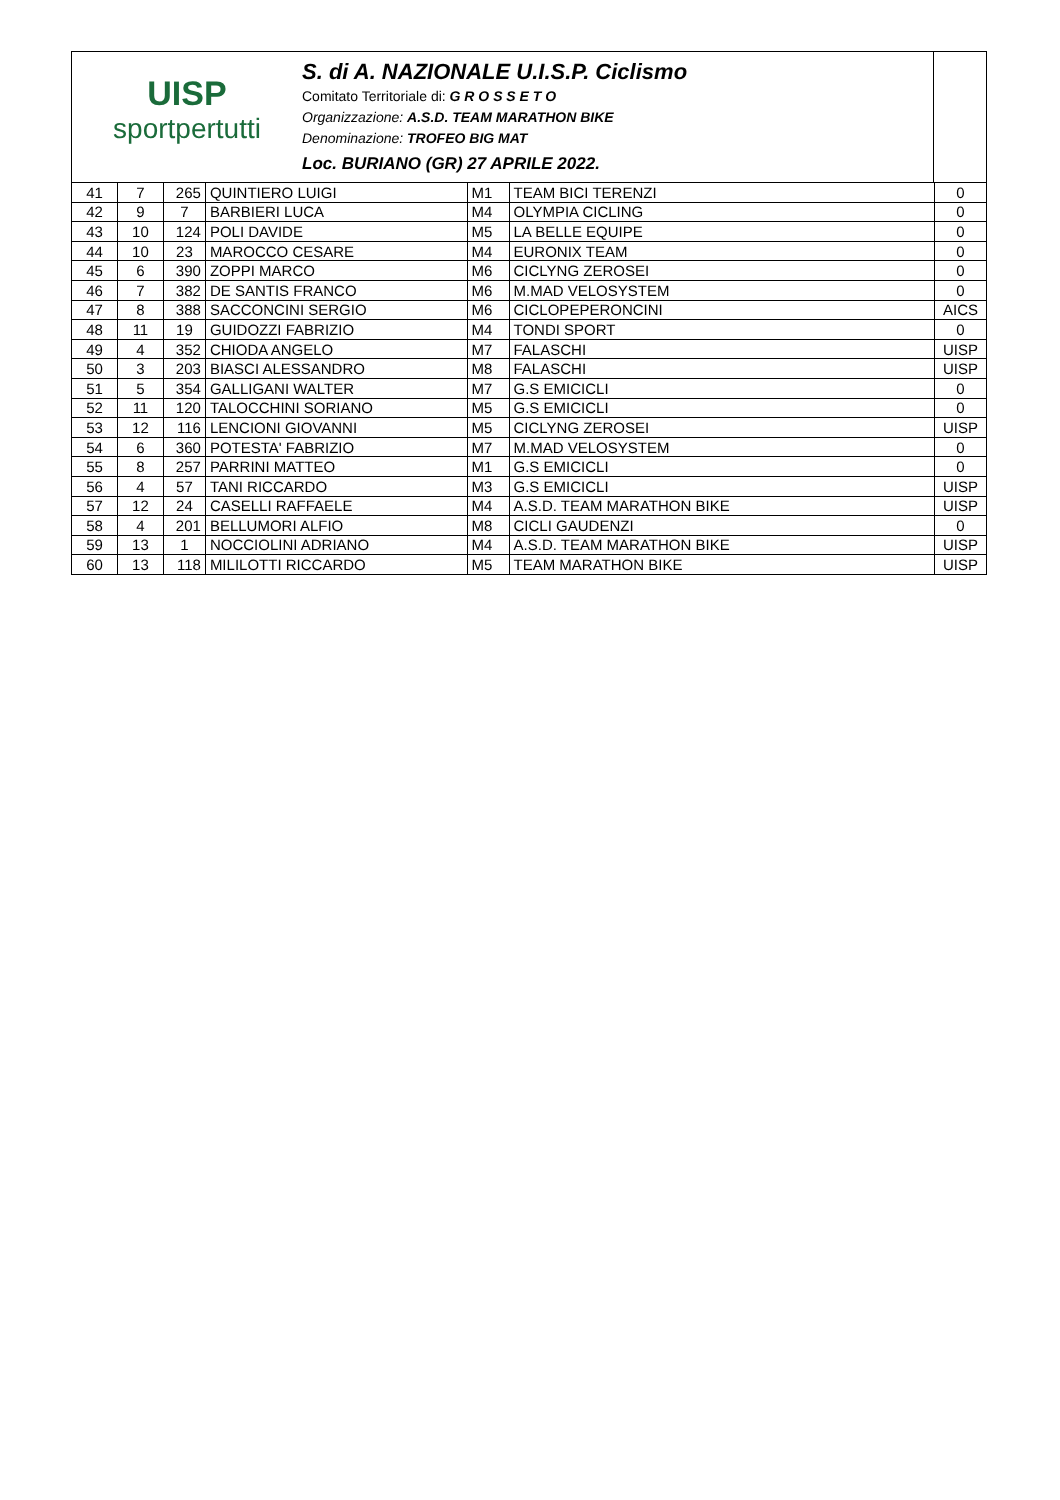UISP
sportpertutti
S. di A. NAZIONALE U.I.S.P. Ciclismo
Comitato Territoriale di: G R O S S E T O
Organizzazione: A.S.D. TEAM MARATHON BIKE
Denominazione: TROFEO BIG MAT
Loc. BURIANO (GR) 27 APRILE 2022.
| 41 | 7 | 265 | QUINTIERO LUIGI | M1 | TEAM BICI TERENZI | 0 |
| 42 | 9 | 7 | BARBIERI LUCA | M4 | OLYMPIA CICLING | 0 |
| 43 | 10 | 124 | POLI DAVIDE | M5 | LA BELLE EQUIPE | 0 |
| 44 | 10 | 23 | MAROCCO CESARE | M4 | EURONIX TEAM | 0 |
| 45 | 6 | 390 | ZOPPI MARCO | M6 | CICLYNG ZEROSEI | 0 |
| 46 | 7 | 382 | DE SANTIS FRANCO | M6 | M.MAD VELOSYSTEM | 0 |
| 47 | 8 | 388 | SACCONCINI SERGIO | M6 | CICLOPEPERONCINI | AICS |
| 48 | 11 | 19 | GUIDOZZI FABRIZIO | M4 | TONDI SPORT | 0 |
| 49 | 4 | 352 | CHIODA ANGELO | M7 | FALASCHI | UISP |
| 50 | 3 | 203 | BIASCI ALESSANDRO | M8 | FALASCHI | UISP |
| 51 | 5 | 354 | GALLIGANI WALTER | M7 | G.S EMICICLI | 0 |
| 52 | 11 | 120 | TALOCCHINI SORIANO | M5 | G.S EMICICLI | 0 |
| 53 | 12 | 116 | LENCIONI GIOVANNI | M5 | CICLYNG ZEROSEI | UISP |
| 54 | 6 | 360 | POTESTA' FABRIZIO | M7 | M.MAD VELOSYSTEM | 0 |
| 55 | 8 | 257 | PARRINI MATTEO | M1 | G.S EMICICLI | 0 |
| 56 | 4 | 57 | TANI RICCARDO | M3 | G.S EMICICLI | UISP |
| 57 | 12 | 24 | CASELLI RAFFAELE | M4 | A.S.D. TEAM MARATHON BIKE | UISP |
| 58 | 4 | 201 | BELLUMORI ALFIO | M8 | CICLI GAUDENZI | 0 |
| 59 | 13 | 1 | NOCCIOLINI ADRIANO | M4 | A.S.D. TEAM MARATHON BIKE | UISP |
| 60 | 13 | 118 | MILILOTTI RICCARDO | M5 | TEAM MARATHON BIKE | UISP |